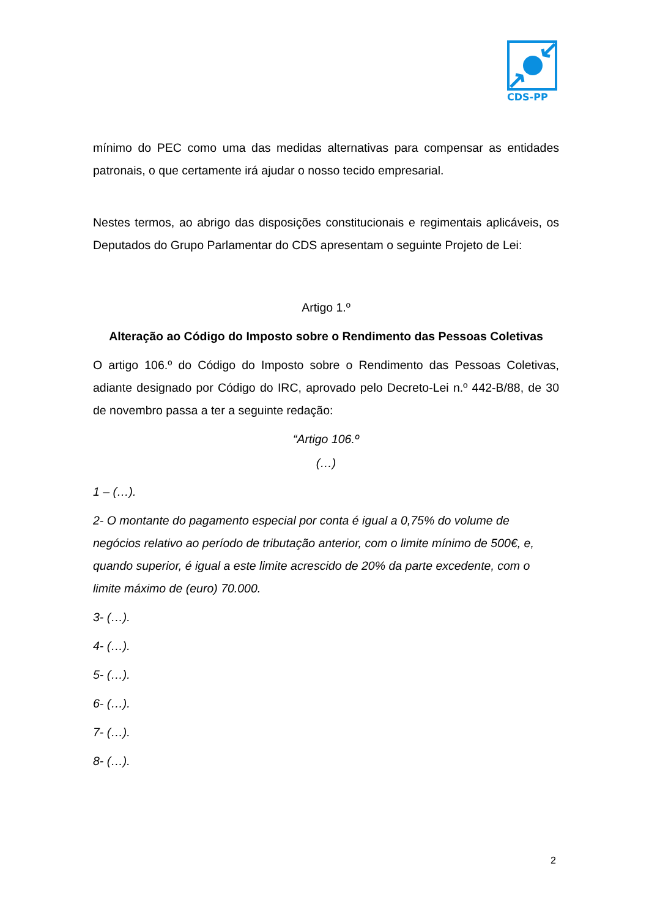CDS-PP
mínimo do PEC como uma das medidas alternativas para compensar as entidades patronais, o que certamente irá ajudar o nosso tecido empresarial.
Nestes termos, ao abrigo das disposições constitucionais e regimentais aplicáveis, os Deputados do Grupo Parlamentar do CDS apresentam o seguinte Projeto de Lei:
Artigo 1.º
Alteração ao Código do Imposto sobre o Rendimento das Pessoas Coletivas
O artigo 106.º do Código do Imposto sobre o Rendimento das Pessoas Coletivas, adiante designado por Código do IRC, aprovado pelo Decreto-Lei n.º 442-B/88, de 30 de novembro passa a ter a seguinte redação:
“Artigo 106.º
(…)
1 – (…).
2- O montante do pagamento especial por conta é igual a 0,75% do volume de negócios relativo ao período de tributação anterior, com o limite mínimo de 500€, e, quando superior, é igual a este limite acrescido de 20% da parte excedente, com o limite máximo de (euro) 70.000.
3- (…).
4- (…).
5- (…).
6- (…).
7- (…).
8- (…).
2